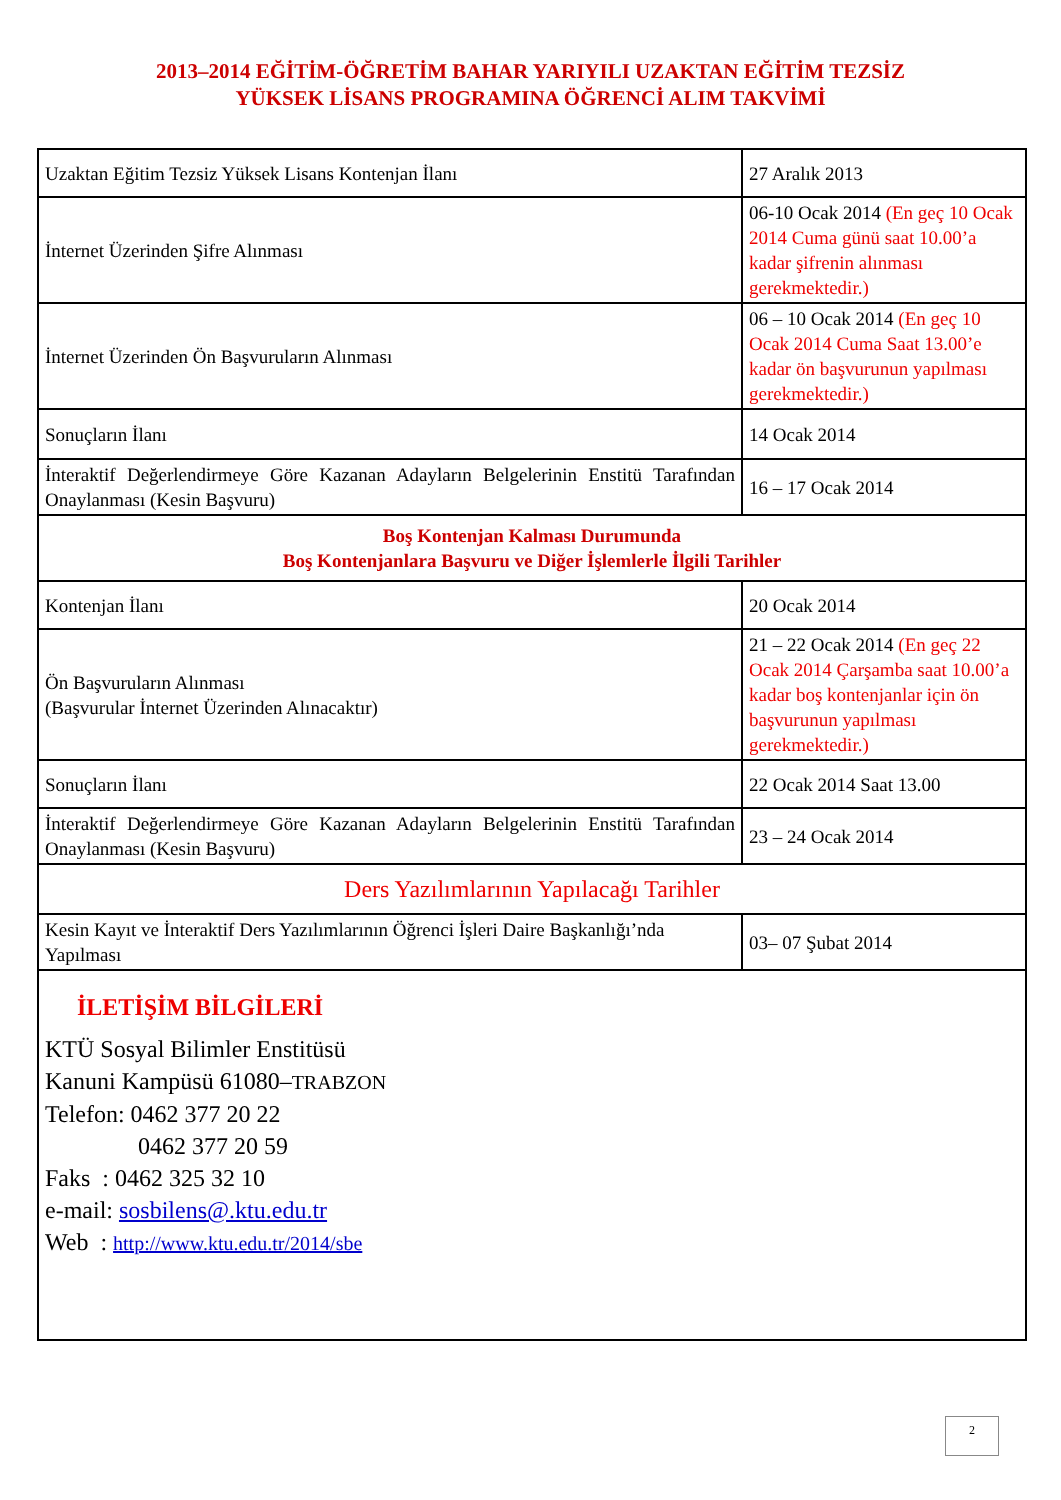2013–2014 EĞİTİM-ÖĞRETİM BAHAR YARIYILI UZAKTAN EĞİTİM TEZSİZ
YÜKSEK LİSANS PROGRAMINA ÖĞRENCİ ALIM TAKVİMİ
| Uzaktan Eğitim Tezsiz Yüksek Lisans Kontenjan İlanı | 27 Aralık 2013 |
| İnternet Üzerinden Şifre Alınması | 06-10 Ocak 2014 (En geç 10 Ocak 2014 Cuma günü saat 10.00’a kadar şifrenin alınması gerekmektedir.) |
| İnternet Üzerinden Ön Başvuruların Alınması | 06 – 10 Ocak 2014 (En geç 10 Ocak 2014 Cuma Saat 13.00’e kadar ön başvurunun yapılması gerekmektedir.) |
| Sonuçların İlanı | 14 Ocak 2014 |
| İnteraktif Değerlendirmeye Göre Kazanan Adayların Belgelerinin Enstitü Tarafından Onaylanması (Kesin Başvuru) | 16 – 17 Ocak 2014 |
| Boş Kontenjan Kalması Durumunda Boş Kontenjanlara Başvuru ve Diğer İşlemlerle İlgili Tarihler | |
| Kontenjan İlanı | 20 Ocak 2014 |
| Ön Başvuruların Alınması (Başvurular İnternet Üzerinden Alınacaktır) | 21 – 22 Ocak 2014 (En geç 22 Ocak 2014 Çarşamba saat 10.00’a kadar boş kontenjanlar için ön başvurunun yapılması gerekmektedir.) |
| Sonuçların İlanı | 22 Ocak 2014 Saat 13.00 |
| İnteraktif Değerlendirmeye Göre Kazanan Adayların Belgelerinin Enstitü Tarafından Onaylanması (Kesin Başvuru) | 23 – 24 Ocak 2014 |
| Ders Yazılımlarının Yapılacağı Tarihler | |
| Kesin Kayıt ve İnteraktif Ders Yazılımlarının Öğrenci İşleri Daire Başkanlığı’nda Yapılması | 03– 07 Şubat 2014 |
| İLETİŞİM BİLGİLERİ KTÜ Sosyal Bilimler Enstitüsü Kanuni Kampüsü 61080– TRABZON Telefon: 0462 377 20 22 0462 377 20 59 Faks : 0462 325 32 10 e-mail: sosbilens@.ktu.edu.tr Web : http://www.ktu.edu.tr/2014/sbe | |
2